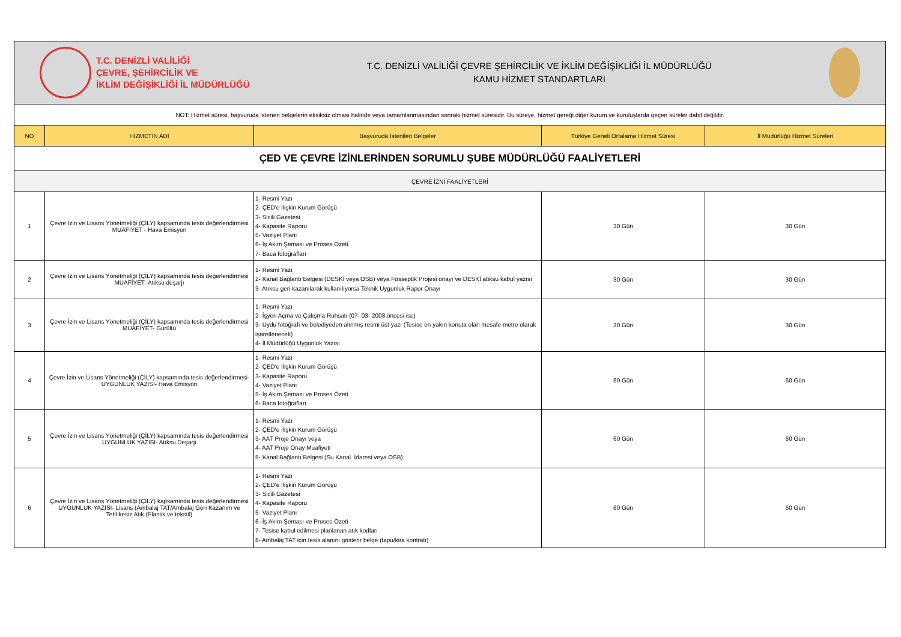| T.C. DENİZLİ VALİLİĞİ ÇEVRE, ŞEHİRCİLİK VE İKLİM DEĞİŞİKLİĞİ İL MÜDÜRLÜĞÜ T.C. DENİZLİ VALİLİĞİ ÇEVRE ŞEHİRCİLİK VE İKLİM DEĞİŞİKLİĞİ İL MÜDÜRLÜĞÜ KAMU HİZMET STANDARTLARI | | | | |
| NOT: Hizmet süresi, başvuruda istenen belgelerin eksiksiz olması halinde veya tamamlanmasından sonraki hizmet süresidir. Bu süreye, hizmet gereği diğer kurum ve kuruluşlarda geçen süreler dahil değildir. | | | | |
| NO | HİZMETİN ADI | Başvuruda İstenilen Belgeler | Türkiye Geneli Ortalama Hizmet Süresi | İl Müdürlüğü Hizmet Süreleri |
| ÇED VE ÇEVRE İZİNLERİNDEN SORUMLU ŞUBE MÜDÜRLÜĞÜ FAALİYETLERİ | | | | |
| ÇEVRE İZNİ FAALİYETLERİ | | | | |
| 1 | Çevre İzin ve Lisans Yönetmeliği (ÇİLY) kapsamında tesis değerlendirmesi MUAFİYET - Hava Emisyon | 1- Resmi Yazı 2- ÇED'e İlişkin Kurum Görüşü 3- Sicili Gazetesi 4- Kapasite Raporu 5- Vaziyet Planı 6- İş Akım Şeması ve Proses Özeti 7- Baca fotoğrafları | 30 Gün | 30 Gün |
| 2 | Çevre İzin ve Lisans Yönetmeliği (ÇİLY) kapsamında tesis değerlendirmesi MUAFİYET- Atıksu deşarjı | 1- Resmi Yazı 2- Kanal Bağlantı Belgesi (DESKİ veya OSB) veya Fosseptik Projesi onayı ve DESKİ atıksu kabul yazısı 3- Atıksu geri kazanılarak kullanılıyorsa Teknik Uygunluk Rapor Onayı | 30 Gün | 30 Gün |
| 3 | Çevre İzin ve Lisans Yönetmeliği (ÇİLY) kapsamında tesis değerlendirmesi MUAFİYET- Gürültü | 1- Resmi Yazı 2- İşyeri Açma ve Çalışma Ruhsatı (07- 03- 2008 öncesi ise) 3- Uydu fotoğrafı ve belediyeden alınmış resmi üst yazı (Tesise en yakın konuta olan mesafe metre olarak işaretlenecek) 4- İl Müdürlüğü Uygunluk Yazısı | 30 Gün | 30 Gün |
| 4 | Çevre İzin ve Lisans Yönetmeliği (ÇİLY) kapsamında tesis değerlendirmesi-UYGUNLUK YAZISI- Hava Emisyon | 1- Resmi Yazı 2- ÇED'e İlişkin Kurum Görüşü 3- Kapasite Raporu 4- Vaziyet Planı 5- İş Akım Şeması ve Proses Özeti 6- Baca fotoğrafları | 60 Gün | 60 Gün |
| 5 | Çevre İzin ve Lisans Yönetmeliği (ÇİLY) kapsamında tesis değerlendirmesi UYGUNLUK YAZISI- Atıksu Deşarjı | 1- Resmi Yazı 2- ÇED'e İlişkin Kurum Görüşü 3- AAT Proje Onayı veya 4- AAT Proje Onay Muafiyeti 5- Kanal Bağlantı Belgesi (Su Kanal. İdaresi veya OSB) | 60 Gün | 60 Gün |
| 6 | Çevre İzin ve Lisans Yönetmeliği (ÇİLY) kapsamında tesis değerlendirmesi UYGUNLUK YAZISI- Lisans (Ambalaj TAT/Ambalaj Geri Kazanım ve Tehlikesiz Atık (Plastik ve tekstil) | 1- Resmi Yazı 2- ÇED'e İlişkin Kurum Görüşü 3- Sicili Gazetesi 4- Kapasite Raporu 5- Vaziyet Planı 6- İş Akım Şeması ve Proses Özeti 7- Tesise kabul edilmesi planlanan atık kodları 8- Ambalaj TAT için tesis alanını gösterir belge (tapu/kira kontratı) | 60 Gün | 60 Gün |